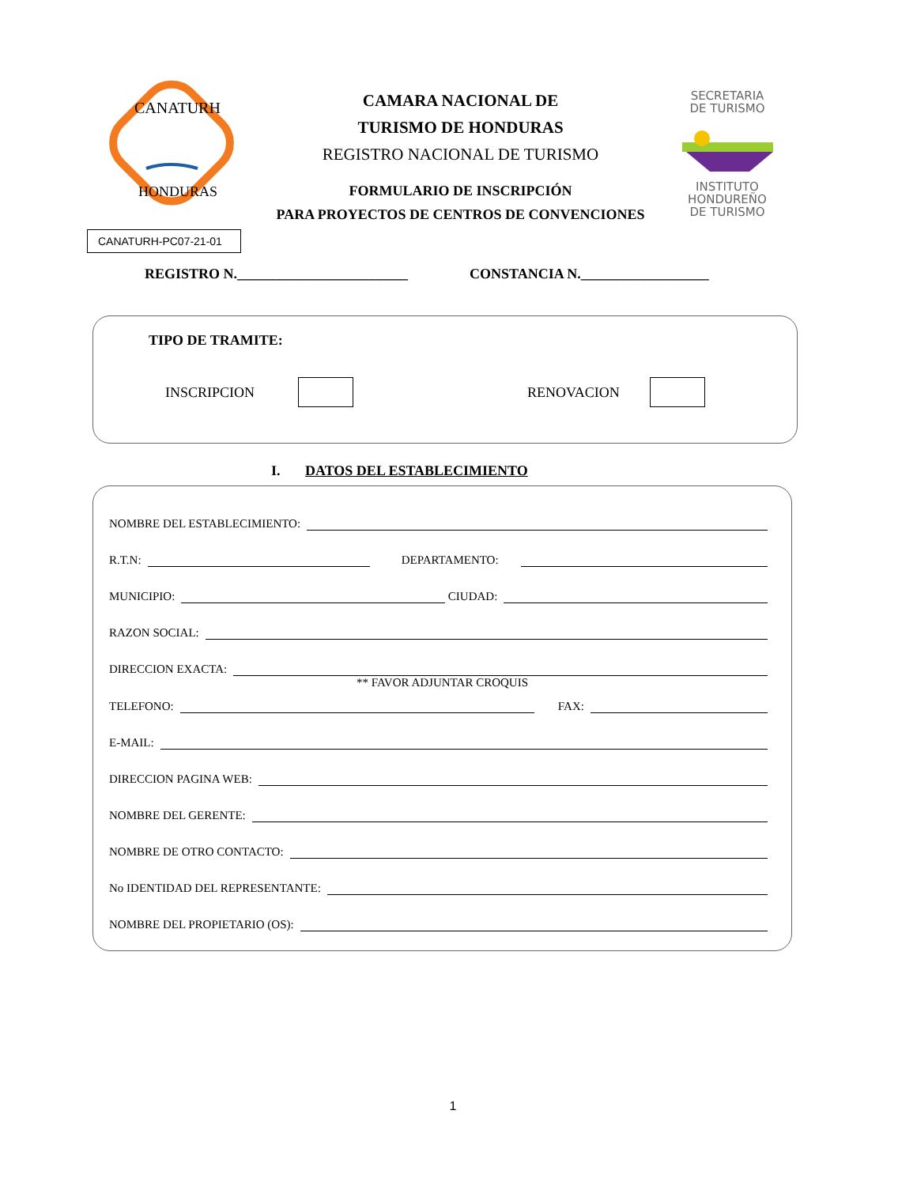CANATURH
HONDURAS
CAMARA NACIONAL DE
TURISMO DE HONDURAS
REGISTRO NACIONAL DE TURISMO
FORMULARIO DE INSCRIPCIÓN
PARA PROYECTOS DE CENTROS DE CONVENCIONES
SECRETARIA
DE TURISMO
INSTITUTO
HONDUREÑO
DE TURISMO
CANATURH-PC07-21-01
REGISTRO N.________________________ CONSTANCIA N.__________________
TIPO DE TRAMITE:
INSCRIPCION RENOVACION
I. DATOS DEL ESTABLECIMIENTO
NOMBRE DEL ESTABLECIMIENTO:
R.T.N: DEPARTAMENTO:
MUNICIPIO: CIUDAD:
RAZON SOCIAL:
DIRECCION EXACTA:
** FAVOR ADJUNTAR CROQUIS
TELEFONO: FAX:
E-MAIL:
DIRECCION PAGINA WEB:
NOMBRE DEL GERENTE:
NOMBRE DE OTRO CONTACTO:
No IDENTIDAD DEL REPRESENTANTE:
NOMBRE DEL PROPIETARIO (OS):
1